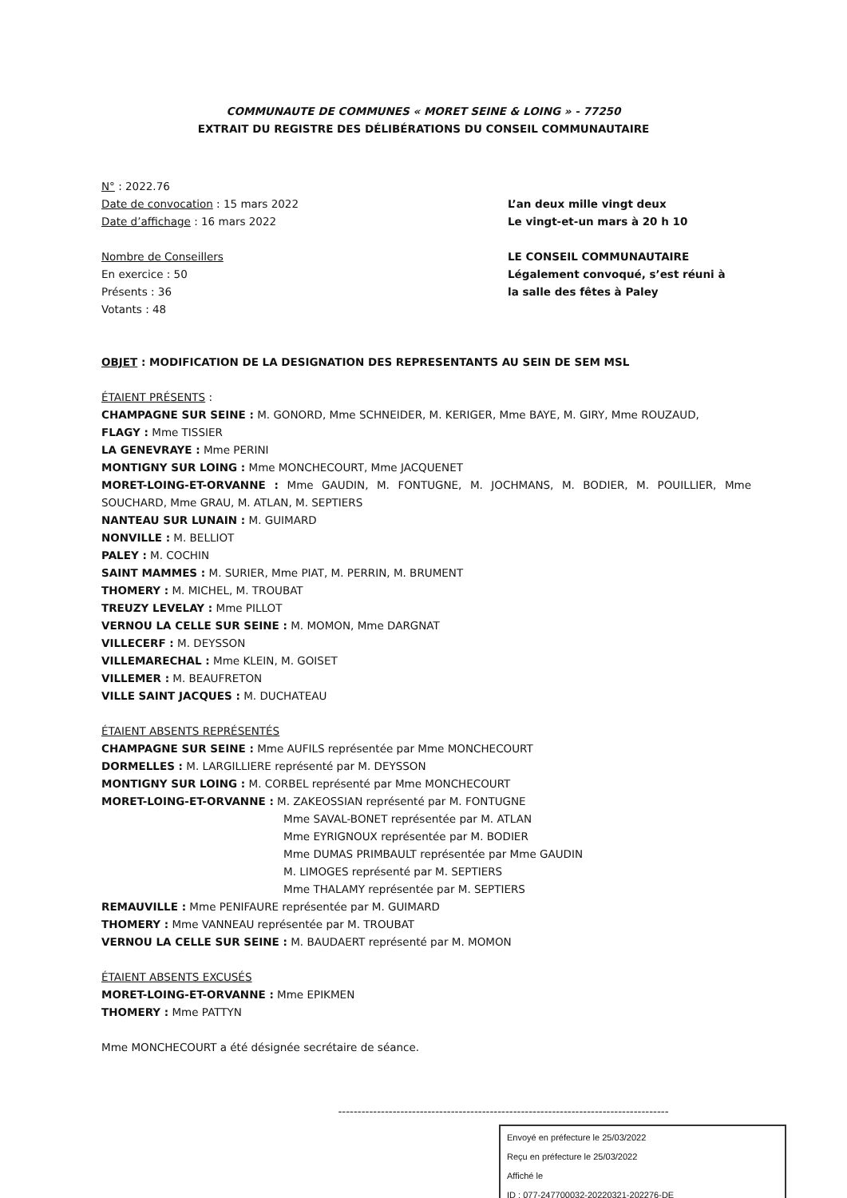COMMUNAUTE DE COMMUNES « MORET SEINE & LOING » - 77250
EXTRAIT DU REGISTRE DES DÉLIBÉRATIONS DU CONSEIL COMMUNAUTAIRE
N° : 2022.76
Date de convocation : 15 mars 2022
Date d’affichage : 16 mars 2022
L’an deux mille vingt deux
Le vingt-et-un mars à 20 h 10
Nombre de Conseillers
En exercice : 50
Présents : 36
Votants : 48
LE CONSEIL COMMUNAUTAIRE
Légalement convoqué, s’est réuni à
la salle des fêtes à Paley
OBJET : MODIFICATION DE LA DESIGNATION DES REPRESENTANTS AU SEIN DE SEM MSL
ÉTAIENT PRÉSENTS :
CHAMPAGNE SUR SEINE : M. GONORD, Mme SCHNEIDER, M. KERIGER, Mme BAYE, M. GIRY, Mme ROUZAUD,
FLAGY : Mme TISSIER
LA GENEVRAYE : Mme PERINI
MONTIGNY SUR LOING : Mme MONCHECOURT, Mme JACQUENET
MORET-LOING-ET-ORVANNE : Mme GAUDIN, M. FONTUGNE, M. JOCHMANS, M. BODIER, M. POUILLIER, Mme SOUCHARD, Mme GRAU, M. ATLAN, M. SEPTIERS
NANTEAU SUR LUNAIN : M. GUIMARD
NONVILLE : M. BELLIOT
PALEY : M. COCHIN
SAINT MAMMES : M. SURIER, Mme PIAT, M. PERRIN, M. BRUMENT
THOMERY : M. MICHEL, M. TROUBAT
TREUZY LEVELAY : Mme PILLOT
VERNOU LA CELLE SUR SEINE : M. MOMON, Mme DARGNAT
VILLECERF : M. DEYSSON
VILLEMARECHAL : Mme KLEIN, M. GOISET
VILLEMER : M. BEAUFRETON
VILLE SAINT JACQUES : M. DUCHATEAU
ÉTAIENT ABSENTS REPRÉSENTÉS
CHAMPAGNE SUR SEINE : Mme AUFILS représentée par Mme MONCHECOURT
DORMELLES : M. LARGILLIERE représenté par M. DEYSSON
MONTIGNY SUR LOING : M. CORBEL représenté par Mme MONCHECOURT
MORET-LOING-ET-ORVANNE : M. ZAKEOSSIAN représenté par M. FONTUGNE
Mme SAVAL-BONET représentée par M. ATLAN
Mme EYRIGNOUX représentée par M. BODIER
Mme DUMAS PRIMBAULT représentée par Mme GAUDIN
M. LIMOGES représenté par M. SEPTIERS
Mme THALAMY représentée par M. SEPTIERS
REMAUVILLE : Mme PENIFAURE représentée par M. GUIMARD
THOMERY : Mme VANNEAU représentée par M. TROUBAT
VERNOU LA CELLE SUR SEINE : M. BAUDAERT représenté par M. MOMON
ÉTAIENT ABSENTS EXCUSÉS
MORET-LOING-ET-ORVANNE : Mme EPIKMEN
THOMERY : Mme PATTYN
Mme MONCHECOURT a été désignée secrétaire de séance.
-------------------------------------------------------------------------------------
Envoyé en préfecture le 25/03/2022
Reçu en préfecture le 25/03/2022
Affiché le
ID : 077-247700032-20220321-202276-DE